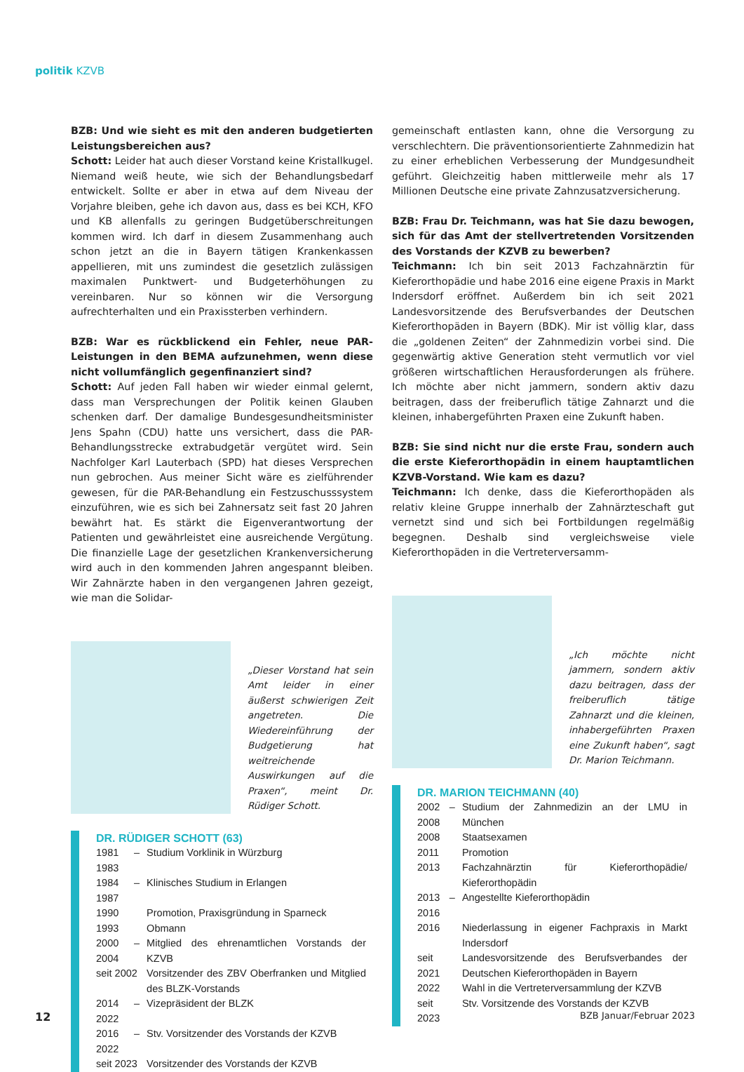politik KZVB
BZB: Und wie sieht es mit den anderen budgetierten Leistungsbereichen aus?
Schott: Leider hat auch dieser Vorstand keine Kristallkugel. Niemand weiß heute, wie sich der Behandlungsbedarf entwickelt. Sollte er aber in etwa auf dem Niveau der Vorjahre bleiben, gehe ich davon aus, dass es bei KCH, KFO und KB allenfalls zu geringen Budgetüberschreitungen kommen wird. Ich darf in diesem Zusammenhang auch schon jetzt an die in Bayern tätigen Krankenkassen appellieren, mit uns zumindest die gesetzlich zulässigen maximalen Punktwert- und Budgeterhöhungen zu vereinbaren. Nur so können wir die Versorgung aufrechterhalten und ein Praxissterben verhindern.
BZB: War es rückblickend ein Fehler, neue PAR-Leistungen in den BEMA aufzunehmen, wenn diese nicht vollumfänglich gegenfinanziert sind?
Schott: Auf jeden Fall haben wir wieder einmal gelernt, dass man Versprechungen der Politik keinen Glauben schenken darf. Der damalige Bundesgesundheitsminister Jens Spahn (CDU) hatte uns versichert, dass die PAR-Behandlungsstrecke extrabudgetär vergütet wird. Sein Nachfolger Karl Lauterbach (SPD) hat dieses Versprechen nun gebrochen. Aus meiner Sicht wäre es zielführender gewesen, für die PAR-Behandlung ein Festzuschusssystem einzuführen, wie es sich bei Zahnersatz seit fast 20 Jahren bewährt hat. Es stärkt die Eigenverantwortung der Patienten und gewährleistet eine ausreichende Vergütung. Die finanzielle Lage der gesetzlichen Krankenversicherung wird auch in den kommenden Jahren angespannt bleiben. Wir Zahnärzte haben in den vergangenen Jahren gezeigt, wie man die Solidar-
„Dieser Vorstand hat sein Amt leider in einer äußerst schwierigen Zeit angetreten. Die Wiedereinführung der Budgetierung hat weitreichende Auswirkungen auf die Praxen“, meint Dr. Rüdiger Schott.
DR. RÜDIGER SCHOTT (63)
| 1981 – 1983 | Studium Vorklinik in Würzburg |
| 1984 – 1987 | Klinisches Studium in Erlangen |
| 1990 | Promotion, Praxisgründung in Sparneck |
| 1993 | Obmann |
| 2000 – 2004 | Mitglied des ehrenamtlichen Vorstands der KZVB |
| seit 2002 | Vorsitzender des ZBV Oberfranken und Mitglied des BLZK-Vorstands |
| 2014 – 2022 | Vizepräsident der BLZK |
| 2016 – 2022 | Stv. Vorsitzender des Vorstands der KZVB |
| seit 2023 | Vorsitzender des Vorstands der KZVB |
gemeinschaft entlasten kann, ohne die Versorgung zu verschlechtern. Die präventionsorientierte Zahnmedizin hat zu einer erheblichen Verbesserung der Mundgesundheit geführt. Gleichzeitig haben mittlerweile mehr als 17 Millionen Deutsche eine private Zahnzusatzversicherung.
BZB: Frau Dr. Teichmann, was hat Sie dazu bewogen, sich für das Amt der stellvertretenden Vorsitzenden des Vorstands der KZVB zu bewerben?
Teichmann: Ich bin seit 2013 Fachzahnärztin für Kieferorthopädie und habe 2016 eine eigene Praxis in Markt Indersdorf eröffnet. Außerdem bin ich seit 2021 Landesvorsitzende des Berufsverbandes der Deutschen Kieferorthopäden in Bayern (BDK). Mir ist völlig klar, dass die „goldenen Zeiten“ der Zahnmedizin vorbei sind. Die gegenwärtig aktive Generation steht vermutlich vor viel größeren wirtschaftlichen Herausforderungen als frühere. Ich möchte aber nicht jammern, sondern aktiv dazu beitragen, dass der freiberuflich tätige Zahnarzt und die kleinen, inhabergeführten Praxen eine Zukunft haben.
BZB: Sie sind nicht nur die erste Frau, sondern auch die erste Kieferorthopädin in einem hauptamtlichen KZVB-Vorstand. Wie kam es dazu?
Teichmann: Ich denke, dass die Kieferorthopäden als relativ kleine Gruppe innerhalb der Zahnärzteschaft gut vernetzt sind und sich bei Fortbildungen regelmäßig begegnen. Deshalb sind vergleichsweise viele Kieferorthopäden in die Vertreterversamm-
„Ich möchte nicht jammern, sondern aktiv dazu beitragen, dass der freiberuflich tätige Zahnarzt und die kleinen, inhabergeführten Praxen eine Zukunft haben“, sagt Dr. Marion Teichmann.
DR. MARION TEICHMANN (40)
| 2002 – 2008 | Studium der Zahnmedizin an der LMU in München |
| 2008 | Staatsexamen |
| 2011 | Promotion |
| 2013 | Fachzahnärztin für Kieferorthopädie/ Kieferorthopädin |
| 2013 – 2016 | Angestellte Kieferorthopädin |
| 2016 | Niederlassung in eigener Fachpraxis in Markt Indersdorf |
| seit 2021 | Landesvorsitzende des Berufsverbandes der Deutschen Kieferorthopäden in Bayern |
| 2022 | Wahl in die Vertreterversammlung der KZVB |
| seit 2023 | Stv. Vorsitzende des Vorstands der KZVB |
12 BZB Januar/Februar 2023